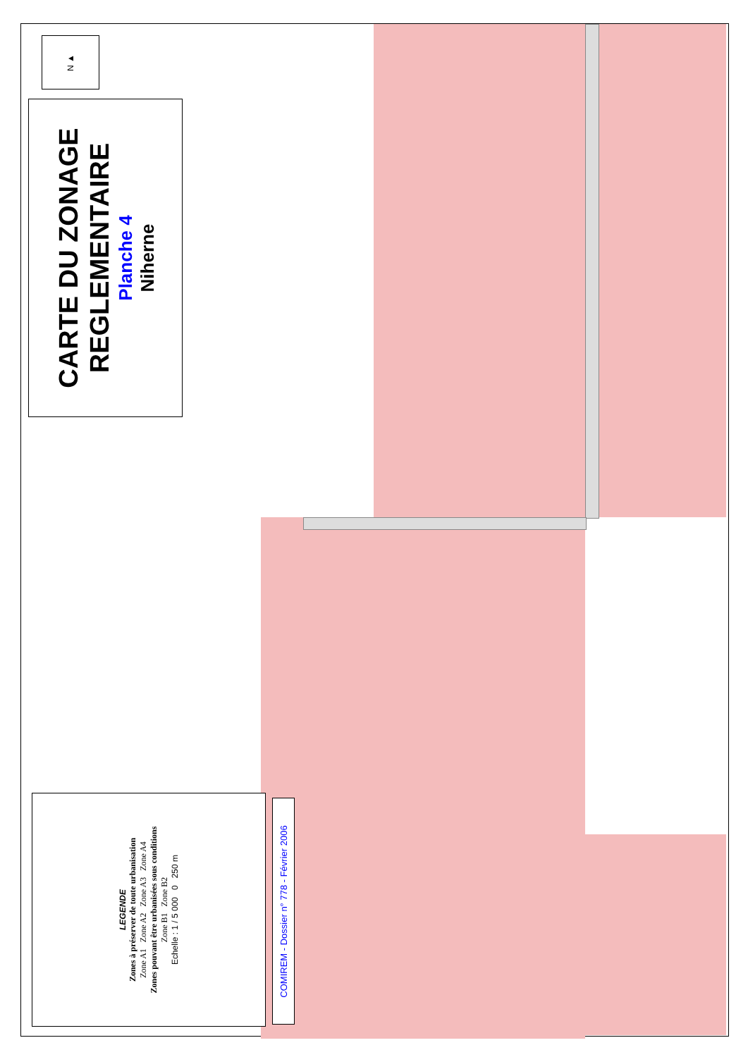N ▲
CARTE DU ZONAGE
REGLEMENTAIRE
Planche 4
Niherne
LEGENDE
Zones à préserver de toute urbanisation
Zone A1 Zone A2 Zone A3 Zone A4
Zones pouvant être urbanisées sous conditions
Zone B1 Zone B2
Echelle : 1 / 5 000 0 250 m
COMIREM - Dossier n° 778 - Février 2006